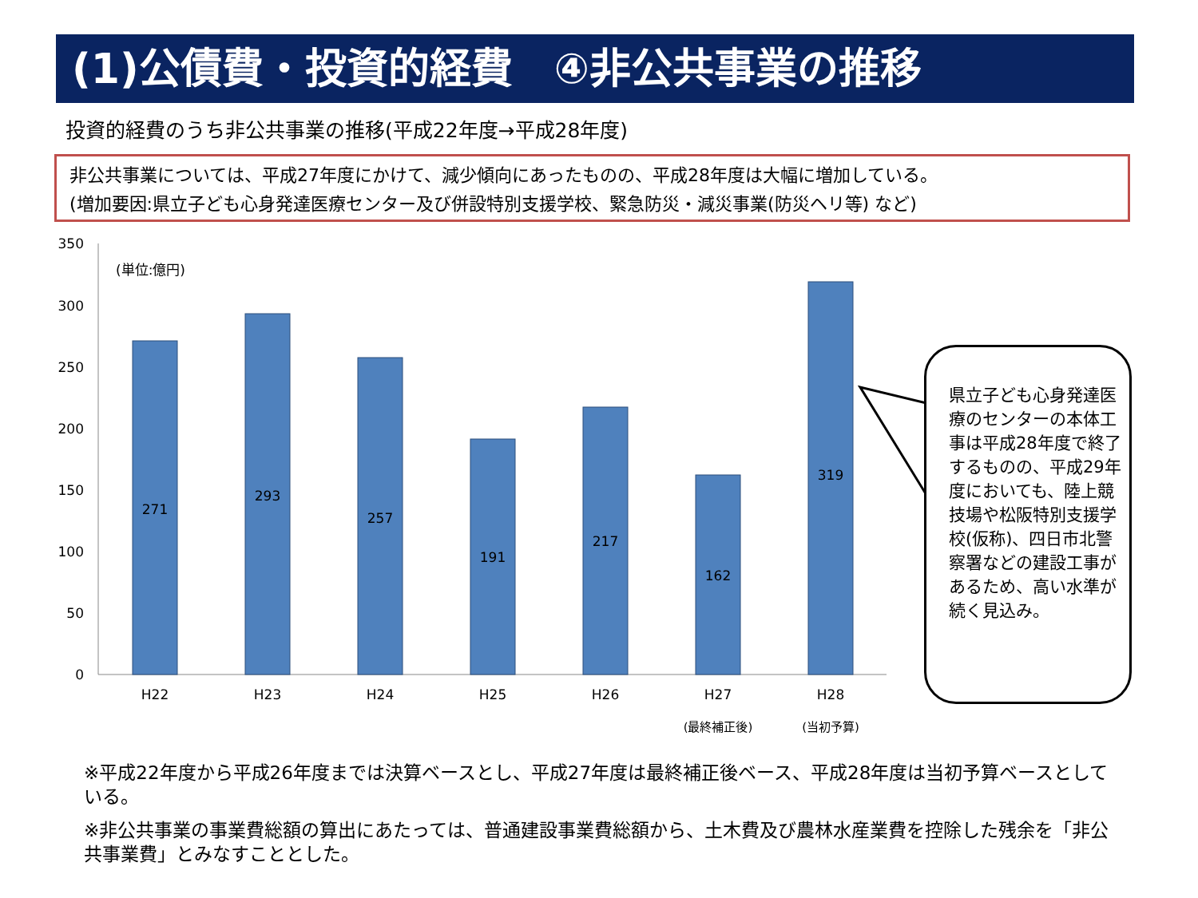(1)公債費・投資的経費　④非公共事業の推移
投資的経費のうち非公共事業の推移(平成22年度→平成28年度)
非公共事業については、平成27年度にかけて、減少傾向にあったものの、平成28年度は大幅に増加している。
(増加要因:県立子ども心身発達医療センター及び併設特別支援学校、緊急防災・減災事業(防災ヘリ等) など)
350
300
250
200
150
100
50
0
(単位:億円)
271
293
257
191
217
162
319
H22
H23
H24
H25
H26
H27
H28
(最終補正後)
(当初予算)
県立子ども心身発達医療のセンターの本体工事は平成28年度で終了するものの、平成29年度においても、陸上競技場や松阪特別支援学校(仮称)、四日市北警察署などの建設工事があるため、高い水準が続く見込み。
※平成22年度から平成26年度までは決算ベースとし、平成27年度は最終補正後ベース、平成28年度は当初予算ベースとしている。
※非公共事業の事業費総額の算出にあたっては、普通建設事業費総額から、土木費及び農林水産業費を控除した残余を「非公共事業費」とみなすこととした。